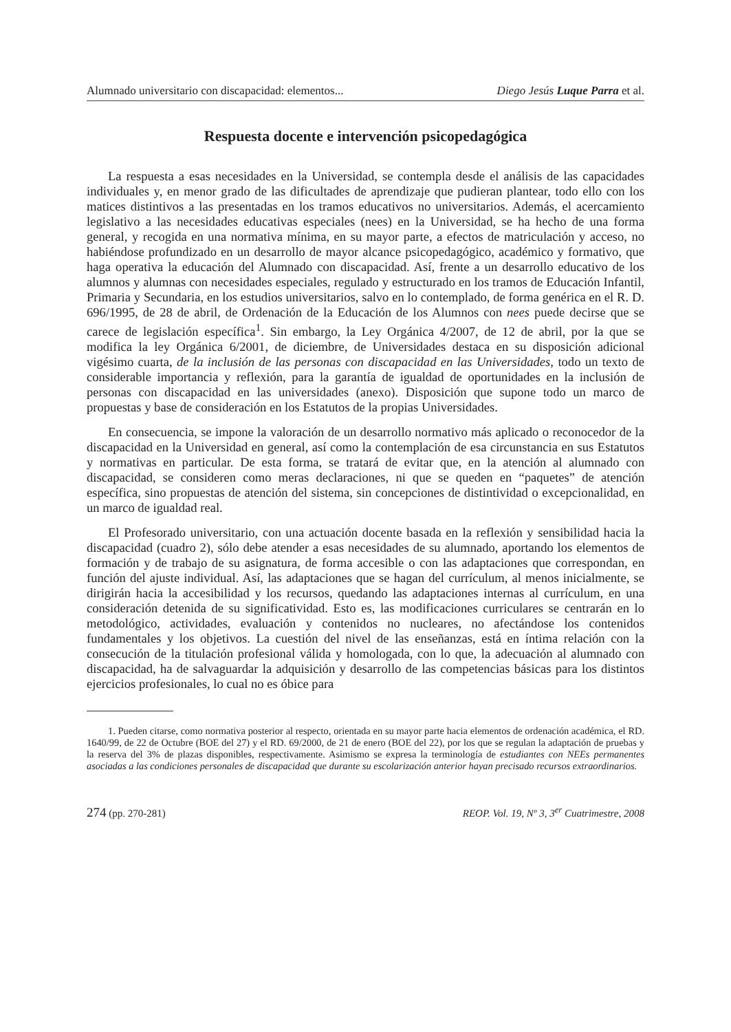Alumnado universitario con discapacidad: elementos... Diego Jesús Luque Parra et al.
Respuesta docente e intervención psicopedagógica
La respuesta a esas necesidades en la Universidad, se contempla desde el análisis de las capacidades individuales y, en menor grado de las dificultades de aprendizaje que pudieran plantear, todo ello con los matices distintivos a las presentadas en los tramos educativos no universitarios. Además, el acercamiento legislativo a las necesidades educativas especiales (nees) en la Universidad, se ha hecho de una forma general, y recogida en una normativa mínima, en su mayor parte, a efectos de matriculación y acceso, no habiéndose profundizado en un desarrollo de mayor alcance psicopedagógico, académico y formativo, que haga operativa la educación del Alumnado con discapacidad. Así, frente a un desarrollo educativo de los alumnos y alumnas con necesidades especiales, regulado y estructurado en los tramos de Educación Infantil, Primaria y Secundaria, en los estudios universitarios, salvo en lo contemplado, de forma genérica en el R. D. 696/1995, de 28 de abril, de Ordenación de la Educación de los Alumnos con nees puede decirse que se carece de legislación específica<sup>1</sup>. Sin embargo, la Ley Orgánica 4/2007, de 12 de abril, por la que se modifica la ley Orgánica 6/2001, de diciembre, de Universidades destaca en su disposición adicional vigésimo cuarta, de la inclusión de las personas con discapacidad en las Universidades, todo un texto de considerable importancia y reflexión, para la garantía de igualdad de oportunidades en la inclusión de personas con discapacidad en las universidades (anexo). Disposición que supone todo un marco de propuestas y base de consideración en los Estatutos de la propias Universidades.
En consecuencia, se impone la valoración de un desarrollo normativo más aplicado o reconocedor de la discapacidad en la Universidad en general, así como la contemplación de esa circunstancia en sus Estatutos y normativas en particular. De esta forma, se tratará de evitar que, en la atención al alumnado con discapacidad, se consideren como meras declaraciones, ni que se queden en “paquetes” de atención específica, sino propuestas de atención del sistema, sin concepciones de distintividad o excepcionalidad, en un marco de igualdad real.
El Profesorado universitario, con una actuación docente basada en la reflexión y sensibilidad hacia la discapacidad (cuadro 2), sólo debe atender a esas necesidades de su alumnado, aportando los elementos de formación y de trabajo de su asignatura, de forma accesible o con las adaptaciones que correspondan, en función del ajuste individual. Así, las adaptaciones que se hagan del currículum, al menos inicialmente, se dirigirán hacia la accesibilidad y los recursos, quedando las adaptaciones internas al currículum, en una consideración detenida de su significatividad. Esto es, las modificaciones curriculares se centrarán en lo metodológico, actividades, evaluación y contenidos no nucleares, no afectándose los contenidos fundamentales y los objetivos. La cuestión del nivel de las enseñanzas, está en íntima relación con la consecución de la titulación profesional válida y homologada, con lo que, la adecuación al alumnado con discapacidad, ha de salvaguardar la adquisición y desarrollo de las competencias básicas para los distintos ejercicios profesionales, lo cual no es óbice para
1. Pueden citarse, como normativa posterior al respecto, orientada en su mayor parte hacia elementos de ordenación académica, el RD. 1640/99, de 22 de Octubre (BOE del 27) y el RD. 69/2000, de 21 de enero (BOE del 22), por los que se regulan la adaptación de pruebas y la reserva del 3% de plazas disponibles, respectivamente. Asimismo se expresa la terminología de estudiantes con NEEs permanentes asociadas a las condiciones personales de discapacidad que durante su escolarización anterior hayan precisado recursos extraordinarios.
274 (pp. 270-281) REOP. Vol. 19, Nº 3, 3<sup>er</sup> Cuatrimestre, 2008